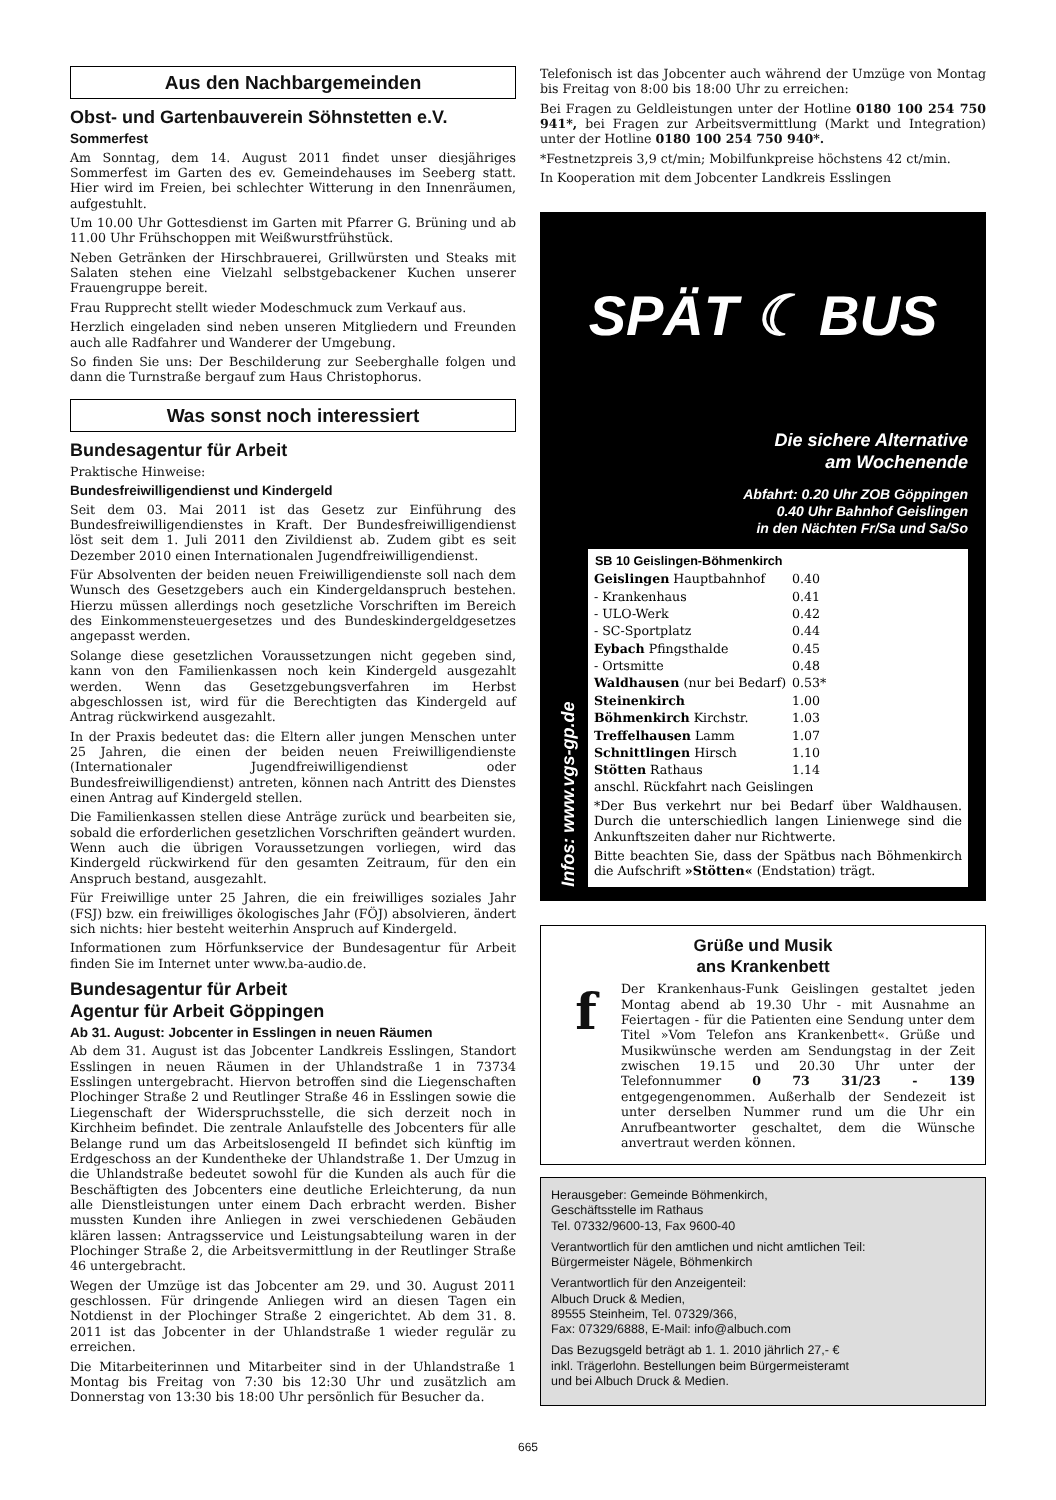Aus den Nachbargemeinden
Obst- und Gartenbauverein Söhnstetten e.V.
Sommerfest
Am Sonntag, dem 14. August 2011 findet unser diesjähriges Sommerfest im Garten des ev. Gemeindehauses im Seeberg statt. Hier wird im Freien, bei schlechter Witterung in den Innenräumen, aufgestuhlt.
Um 10.00 Uhr Gottesdienst im Garten mit Pfarrer G. Brüning und ab 11.00 Uhr Frühschoppen mit Weißwurstfrühstück.
Neben Getränken der Hirschbrauerei, Grillwürsten und Steaks mit Salaten stehen eine Vielzahl selbstgebackener Kuchen unserer Frauengruppe bereit.
Frau Rupprecht stellt wieder Modeschmuck zum Verkauf aus.
Herzlich eingeladen sind neben unseren Mitgliedern und Freunden auch alle Radfahrer und Wanderer der Umgebung.
So finden Sie uns: Der Beschilderung zur Seeberghalle folgen und dann die Turnstraße bergauf zum Haus Christophorus.
Was sonst noch interessiert
Bundesagentur für Arbeit
Praktische Hinweise:
Bundesfreiwilligendienst und Kindergeld
Seit dem 03. Mai 2011 ist das Gesetz zur Einführung des Bundesfreiwilligendienstes in Kraft. Der Bundesfreiwilligendienst löst seit dem 1. Juli 2011 den Zivildienst ab. Zudem gibt es seit Dezember 2010 einen Internationalen Jugendfreiwilligendienst.
Für Absolventen der beiden neuen Freiwilligendienste soll nach dem Wunsch des Gesetzgebers auch ein Kindergeldanspruch bestehen. Hierzu müssen allerdings noch gesetzliche Vorschriften im Bereich des Einkommensteuergesetzes und des Bundeskindergeldgesetzes angepasst werden.
Solange diese gesetzlichen Voraussetzungen nicht gegeben sind, kann von den Familienkassen noch kein Kindergeld ausgezahlt werden. Wenn das Gesetzgebungsverfahren im Herbst abgeschlossen ist, wird für die Berechtigten das Kindergeld auf Antrag rückwirkend ausgezahlt.
In der Praxis bedeutet das: die Eltern aller jungen Menschen unter 25 Jahren, die einen der beiden neuen Freiwilligendienste (Internationaler Jugendfreiwilligendienst oder Bundesfreiwilligendienst) antreten, können nach Antritt des Dienstes einen Antrag auf Kindergeld stellen.
Die Familienkassen stellen diese Anträge zurück und bearbeiten sie, sobald die erforderlichen gesetzlichen Vorschriften geändert wurden. Wenn auch die übrigen Voraussetzungen vorliegen, wird das Kindergeld rückwirkend für den gesamten Zeitraum, für den ein Anspruch bestand, ausgezahlt.
Für Freiwillige unter 25 Jahren, die ein freiwilliges soziales Jahr (FSJ) bzw. ein freiwilliges ökologisches Jahr (FÖJ) absolvieren, ändert sich nichts: hier besteht weiterhin Anspruch auf Kindergeld.
Informationen zum Hörfunkservice der Bundesagentur für Arbeit finden Sie im Internet unter www.ba-audio.de.
Bundesagentur für Arbeit
Agentur für Arbeit Göppingen
Ab 31. August: Jobcenter in Esslingen in neuen Räumen
Ab dem 31. August ist das Jobcenter Landkreis Esslingen, Standort Esslingen in neuen Räumen in der Uhlandstraße 1 in 73734 Esslingen untergebracht. Hiervon betroffen sind die Liegenschaften Plochinger Straße 2 und Reutlinger Straße 46 in Esslingen sowie die Liegenschaft der Widerspruchsstelle, die sich derzeit noch in Kirchheim befindet. Die zentrale Anlaufstelle des Jobcenters für alle Belange rund um das Arbeitslosengeld II befindet sich künftig im Erdgeschoss an der Kundentheke der Uhlandstraße 1. Der Umzug in die Uhlandstraße bedeutet sowohl für die Kunden als auch für die Beschäftigten des Jobcenters eine deutliche Erleichterung, da nun alle Dienstleistungen unter einem Dach erbracht werden. Bisher mussten Kunden ihre Anliegen in zwei verschiedenen Gebäuden klären lassen: Antragsservice und Leistungsabteilung waren in der Plochinger Straße 2, die Arbeitsvermittlung in der Reutlinger Straße 46 untergebracht.
Wegen der Umzüge ist das Jobcenter am 29. und 30. August 2011 geschlossen. Für dringende Anliegen wird an diesen Tagen ein Notdienst in der Plochinger Straße 2 eingerichtet. Ab dem 31. 8. 2011 ist das Jobcenter in der Uhlandstraße 1 wieder regulär zu erreichen.
Die Mitarbeiterinnen und Mitarbeiter sind in der Uhlandstraße 1 Montag bis Freitag von 7:30 bis 12:30 Uhr und zusätzlich am Donnerstag von 13:30 bis 18:00 Uhr persönlich für Besucher da.
Telefonisch ist das Jobcenter auch während der Umzüge von Montag bis Freitag von 8:00 bis 18:00 Uhr zu erreichen:
Bei Fragen zu Geldleistungen unter der Hotline 0180 100 254 750 941*, bei Fragen zur Arbeitsvermittlung (Markt und Integration) unter der Hotline 0180 100 254 750 940*.
*Festnetzpreis 3,9 ct/min; Mobilfunkpreise höchstens 42 ct/min.
In Kooperation mit dem Jobcenter Landkreis Esslingen
SPÄT ☾ BUS
Die sichere Alternative
am Wochenende
Abfahrt: 0.20 Uhr ZOB Göppingen
0.40 Uhr Bahnhof Geislingen
in den Nächten Fr/Sa und Sa/So
Infos: www.vgs-gp.de
| SB 10 Geislingen-Böhmenkirch | |
| --- | --- |
| Geislingen Hauptbahnhof | 0.40 |
| - Krankenhaus | 0.41 |
| - ULO-Werk | 0.42 |
| - SC-Sportplatz | 0.44 |
| Eybach Pfingsthalde | 0.45 |
| - Ortsmitte | 0.48 |
| Waldhausen (nur bei Bedarf) | 0.53* |
| Steinenkirch | 1.00 |
| Böhmenkirch Kirchstr. | 1.03 |
| Treffelhausen Lamm | 1.07 |
| Schnittlingen Hirsch | 1.10 |
| Stötten Rathaus | 1.14 |
anschl. Rückfahrt nach Geislingen
*Der Bus verkehrt nur bei Bedarf über Waldhausen. Durch die unterschiedlich langen Linienwege sind die Ankunftszeiten daher nur Richtwerte.
Bitte beachten Sie, dass der Spätbus nach Böhmenkirch die Aufschrift »Stötten« (Endstation) trägt.
Grüße und Musik
ans Krankenbett
f
Der Krankenhaus-Funk Geislingen gestaltet jeden Montag abend ab 19.30 Uhr - mit Ausnahme an Feiertagen - für die Patienten eine Sendung unter dem Titel »Vom Telefon ans Krankenbett«. Grüße und Musikwünsche werden am Sendungstag in der Zeit zwischen 19.15 und 20.30 Uhr unter der Telefonnummer 0 73 31/23 - 139 entgegengenommen. Außerhalb der Sendezeit ist unter derselben Nummer rund um die Uhr ein Anrufbeantworter geschaltet, dem die Wünsche anvertraut werden können.
Herausgeber: Gemeinde Böhmenkirch,
Geschäftsstelle im Rathaus
Tel. 07332/9600-13, Fax 9600-40
Verantwortlich für den amtlichen und nicht amtlichen Teil:
Bürgermeister Nägele, Böhmenkirch
Verantwortlich für den Anzeigenteil:
Albuch Druck & Medien,
89555 Steinheim, Tel. 07329/366,
Fax: 07329/6888, E-Mail: info@albuch.com
Das Bezugsgeld beträgt ab 1. 1. 2010 jährlich 27,- €
inkl. Trägerlohn. Bestellungen beim Bürgermeisteramt
und bei Albuch Druck & Medien.
665